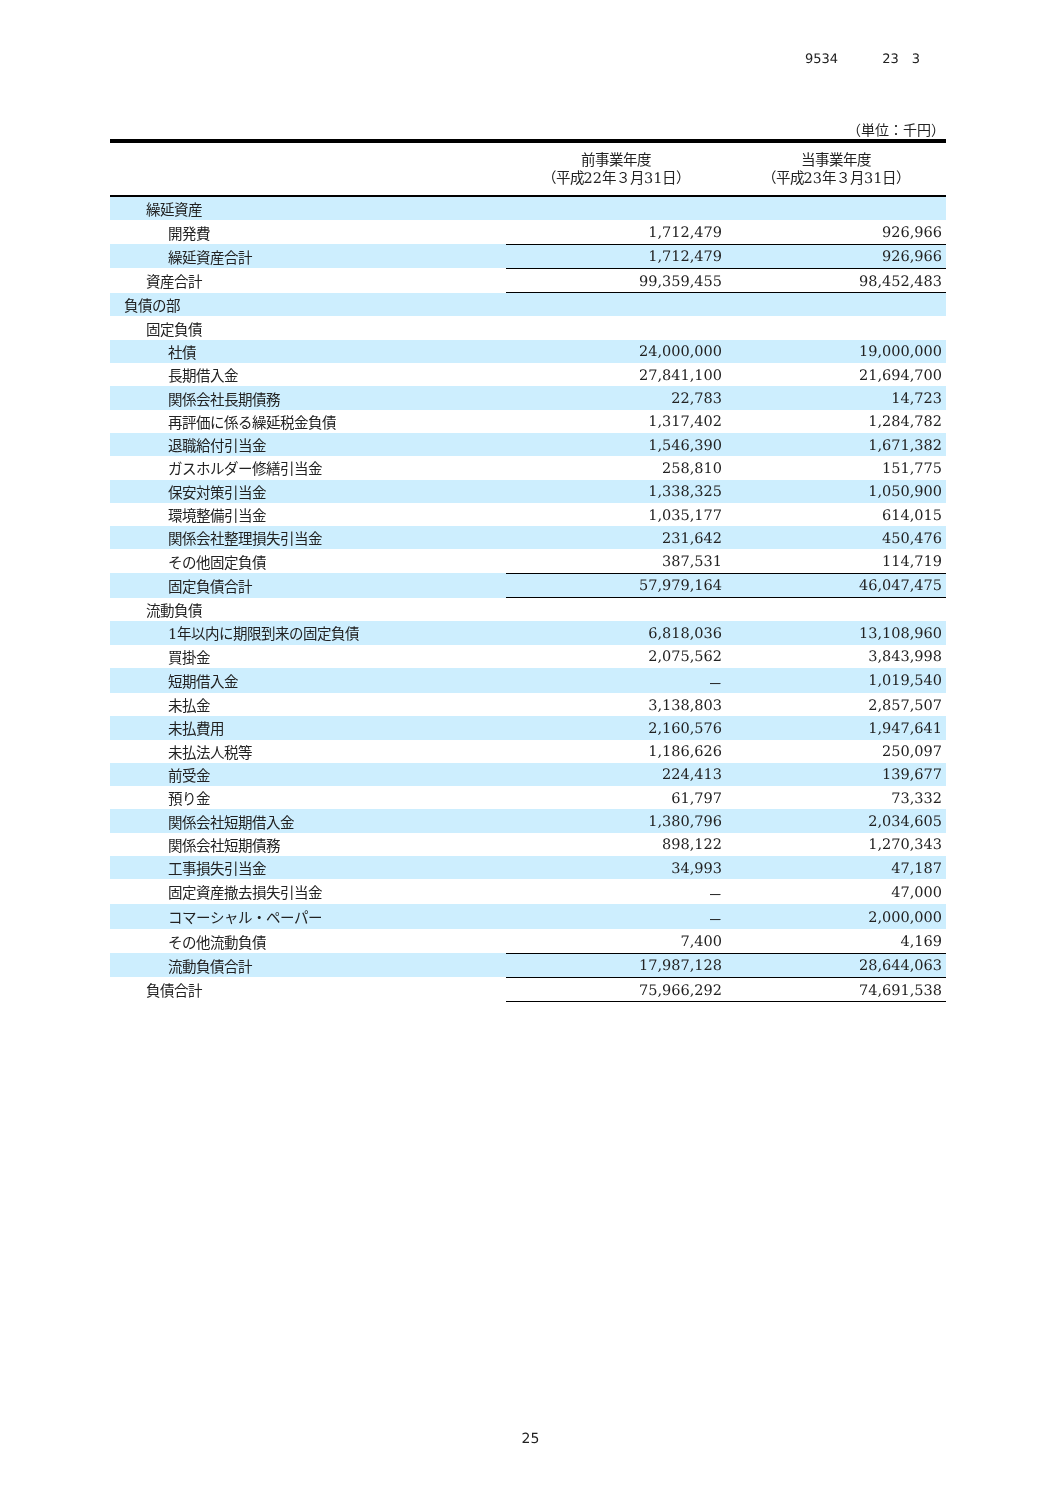9534 23　3
（単位：千円）
| | 前事業年度 （平成22年３月31日） | 当事業年度 （平成23年３月31日） |
| --- | --- | --- |
| 繰延資産 | | |
| 開発費 | 1,712,479 | 926,966 |
| 繰延資産合計 | 1,712,479 | 926,966 |
| 資産合計 | 99,359,455 | 98,452,483 |
| 負債の部 | | |
| 固定負債 | | |
| 社債 | 24,000,000 | 19,000,000 |
| 長期借入金 | 27,841,100 | 21,694,700 |
| 関係会社長期債務 | 22,783 | 14,723 |
| 再評価に係る繰延税金負債 | 1,317,402 | 1,284,782 |
| 退職給付引当金 | 1,546,390 | 1,671,382 |
| ガスホルダー修繕引当金 | 258,810 | 151,775 |
| 保安対策引当金 | 1,338,325 | 1,050,900 |
| 環境整備引当金 | 1,035,177 | 614,015 |
| 関係会社整理損失引当金 | 231,642 | 450,476 |
| その他固定負債 | 387,531 | 114,719 |
| 固定負債合計 | 57,979,164 | 46,047,475 |
| 流動負債 | | |
| 1年以内に期限到来の固定負債 | 6,818,036 | 13,108,960 |
| 買掛金 | 2,075,562 | 3,843,998 |
| 短期借入金 | － | 1,019,540 |
| 未払金 | 3,138,803 | 2,857,507 |
| 未払費用 | 2,160,576 | 1,947,641 |
| 未払法人税等 | 1,186,626 | 250,097 |
| 前受金 | 224,413 | 139,677 |
| 預り金 | 61,797 | 73,332 |
| 関係会社短期借入金 | 1,380,796 | 2,034,605 |
| 関係会社短期債務 | 898,122 | 1,270,343 |
| 工事損失引当金 | 34,993 | 47,187 |
| 固定資産撤去損失引当金 | － | 47,000 |
| コマーシャル・ペーパー | － | 2,000,000 |
| その他流動負債 | 7,400 | 4,169 |
| 流動負債合計 | 17,987,128 | 28,644,063 |
| 負債合計 | 75,966,292 | 74,691,538 |
25